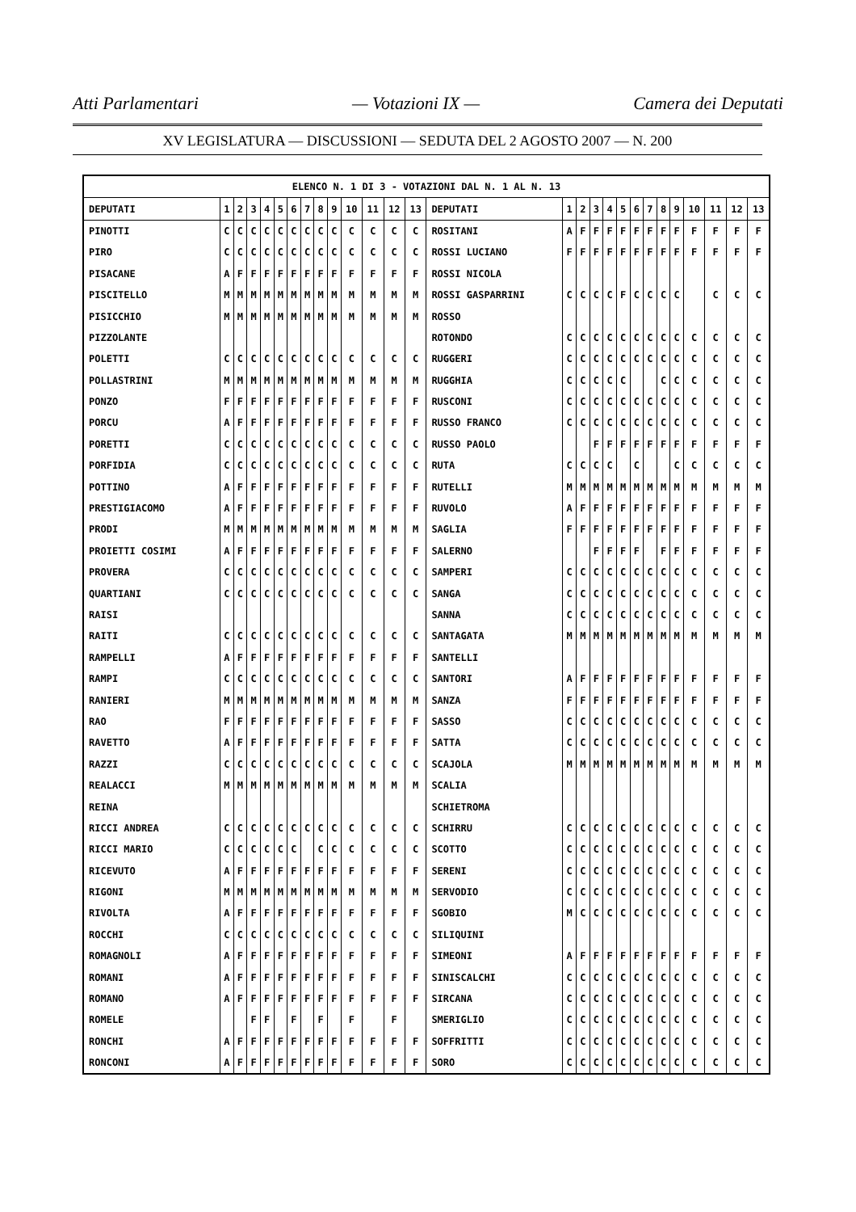Atti Parlamentari — Votazioni IX — Camera dei Deputati
XV LEGISLATURA — DISCUSSIONI — SEDUTA DEL 2 AGOSTO 2007 — N. 200
| ELENCO N. 1 DI 3 - VOTAZIONI DAL N. 1 AL N. 13 | | | | | | | | | | | | | | | | | | | | | | | | | | | |
| --- | --- | --- | --- | --- | --- | --- | --- | --- | --- | --- | --- | --- | --- | --- | --- | --- | --- | --- | --- | --- | --- | --- | --- | --- | --- | --- | --- |
| DEPUTATI | 1 | 2 | 3 | 4 | 5 | 6 | 7 | 8 | 9 | 10 | 11 | 12 | 13 | DEPUTATI | 1 | 2 | 3 | 4 | 5 | 6 | 7 | 8 | 9 | 10 | 11 | 12 | 13 |
| PINOTTI | C | C | C | C | C | C | C | C | C | C | C | C | C | ROSITANI | A | F | F | F | F | F | F | F | F | F | F | F | F |
| PIRO | C | C | C | C | C | C | C | C | C | C | C | C | C | ROSSI LUCIANO | F | F | F | F | F | F | F | F | F | F | F | F | F |
| PISACANE | A | F | F | F | F | F | F | F | F | F | F | F | F | ROSSI NICOLA | | | | | | | | | | | | | |
| PISCITELLO | M | M | M | M | M | M | M | M | M | M | M | M | M | ROSSI GASPARRINI | C | C | C | C | F | C | C | C | C | | C | C | C |
| PISICCHIO | M | M | M | M | M | M | M | M | M | M | M | M | M | ROSSO | | | | | | | | | | | | | |
| PIZZOLANTE | | | | | | | | | | | | | | ROTONDO | C | C | C | C | C | C | C | C | C | C | C | C | C |
| POLETTI | C | C | C | C | C | C | C | C | C | C | C | C | C | RUGGERI | C | C | C | C | C | C | C | C | C | C | C | C | C |
| POLLASTRINI | M | M | M | M | M | M | M | M | M | M | M | M | M | RUGGHIA | C | C | C | C | C | | | C | C | C | C | C | C |
| PONZO | F | F | F | F | F | F | F | F | F | F | F | F | F | RUSCONI | C | C | C | C | C | C | C | C | C | C | C | C | C |
| PORCU | A | F | F | F | F | F | F | F | F | F | F | F | F | RUSSO FRANCO | C | C | C | C | C | C | C | C | C | C | C | C | C |
| PORETTI | C | C | C | C | C | C | C | C | C | C | C | C | C | RUSSO PAOLO | | | F | F | F | F | F | F | F | F | F | F | F |
| PORFIDIA | C | C | C | C | C | C | C | C | C | C | C | C | C | RUTA | C | C | C | C | | C | | | C | C | C | C | C |
| POTTINO | A | F | F | F | F | F | F | F | F | F | F | F | F | RUTELLI | M | M | M | M | M | M | M | M | M | M | M | M | M |
| PRESTIGIACOMO | A | F | F | F | F | F | F | F | F | F | F | F | F | RUVOLO | A | F | F | F | F | F | F | F | F | F | F | F | F |
| PRODI | M | M | M | M | M | M | M | M | M | M | M | M | M | SAGLIA | F | F | F | F | F | F | F | F | F | F | F | F | F |
| PROIETTI COSIMI | A | F | F | F | F | F | F | F | F | F | F | F | F | SALERNO | | | F | F | F | F | | F | F | F | F | F | F |
| PROVERA | C | C | C | C | C | C | C | C | C | C | C | C | C | SAMPERI | C | C | C | C | C | C | C | C | C | C | C | C | C |
| QUARTIANI | C | C | C | C | C | C | C | C | C | C | C | C | C | SANGA | C | C | C | C | C | C | C | C | C | C | C | C | C |
| RAISI | | | | | | | | | | | | | | SANNA | C | C | C | C | C | C | C | C | C | C | C | C | C |
| RAITI | C | C | C | C | C | C | C | C | C | C | C | C | C | SANTAGATA | M | M | M | M | M | M | M | M | M | M | M | M | M |
| RAMPELLI | A | F | F | F | F | F | F | F | F | F | F | F | F | SANTELLI | | | | | | | | | | | | | |
| RAMPI | C | C | C | C | C | C | C | C | C | C | C | C | C | SANTORI | A | F | F | F | F | F | F | F | F | F | F | F | F |
| RANIERI | M | M | M | M | M | M | M | M | M | M | M | M | M | SANZA | F | F | F | F | F | F | F | F | F | F | F | F | F |
| RAO | F | F | F | F | F | F | F | F | F | F | F | F | F | SASSO | C | C | C | C | C | C | C | C | C | C | C | C | C |
| RAVETTO | A | F | F | F | F | F | F | F | F | F | F | F | F | SATTA | C | C | C | C | C | C | C | C | C | C | C | C | C |
| RAZZI | C | C | C | C | C | C | C | C | C | C | C | C | C | SCAJOLA | M | M | M | M | M | M | M | M | M | M | M | M | M |
| REALACCI | M | M | M | M | M | M | M | M | M | M | M | M | M | SCALIA | | | | | | | | | | | | | |
| REINA | | | | | | | | | | | | | | SCHIETROMA | | | | | | | | | | | | | |
| RICCI ANDREA | C | C | C | C | C | C | C | C | C | C | C | C | C | SCHIRRU | C | C | C | C | C | C | C | C | C | C | C | C | C |
| RICCI MARIO | C | C | C | C | C | C | | C | C | C | C | C | C | SCOTTO | C | C | C | C | C | C | C | C | C | C | C | C | C |
| RICEVUTO | A | F | F | F | F | F | F | F | F | F | F | F | F | SERENI | C | C | C | C | C | C | C | C | C | C | C | C | C |
| RIGONI | M | M | M | M | M | M | M | M | M | M | M | M | M | SERVODIO | C | C | C | C | C | C | C | C | C | C | C | C | C |
| RIVOLTA | A | F | F | F | F | F | F | F | F | F | F | F | F | SGOBIO | M | C | C | C | C | C | C | C | C | C | C | C | C |
| ROCCHI | C | C | C | C | C | C | C | C | C | C | C | C | C | SILIQUINI | | | | | | | | | | | | | |
| ROMAGNOLI | A | F | F | F | F | F | F | F | F | F | F | F | F | SIMEONI | A | F | F | F | F | F | F | F | F | F | F | F | F |
| ROMANI | A | F | F | F | F | F | F | F | F | F | F | F | F | SINISCALCHI | C | C | C | C | C | C | C | C | C | C | C | C | C |
| ROMANO | A | F | F | F | F | F | F | F | F | F | F | F | F | SIRCANA | C | C | C | C | C | C | C | C | C | C | C | C | C |
| ROMELE | | | F | F | | F | | F | | F | | F | | SMERIGLIO | C | C | C | C | C | C | C | C | C | C | C | C | C |
| RONCHI | A | F | F | F | F | F | F | F | F | F | F | F | F | SOFFRITTI | C | C | C | C | C | C | C | C | C | C | C | C | C |
| RONCONI | A | F | F | F | F | F | F | F | F | F | F | F | F | SORO | C | C | C | C | C | C | C | C | C | C | C | C | C |